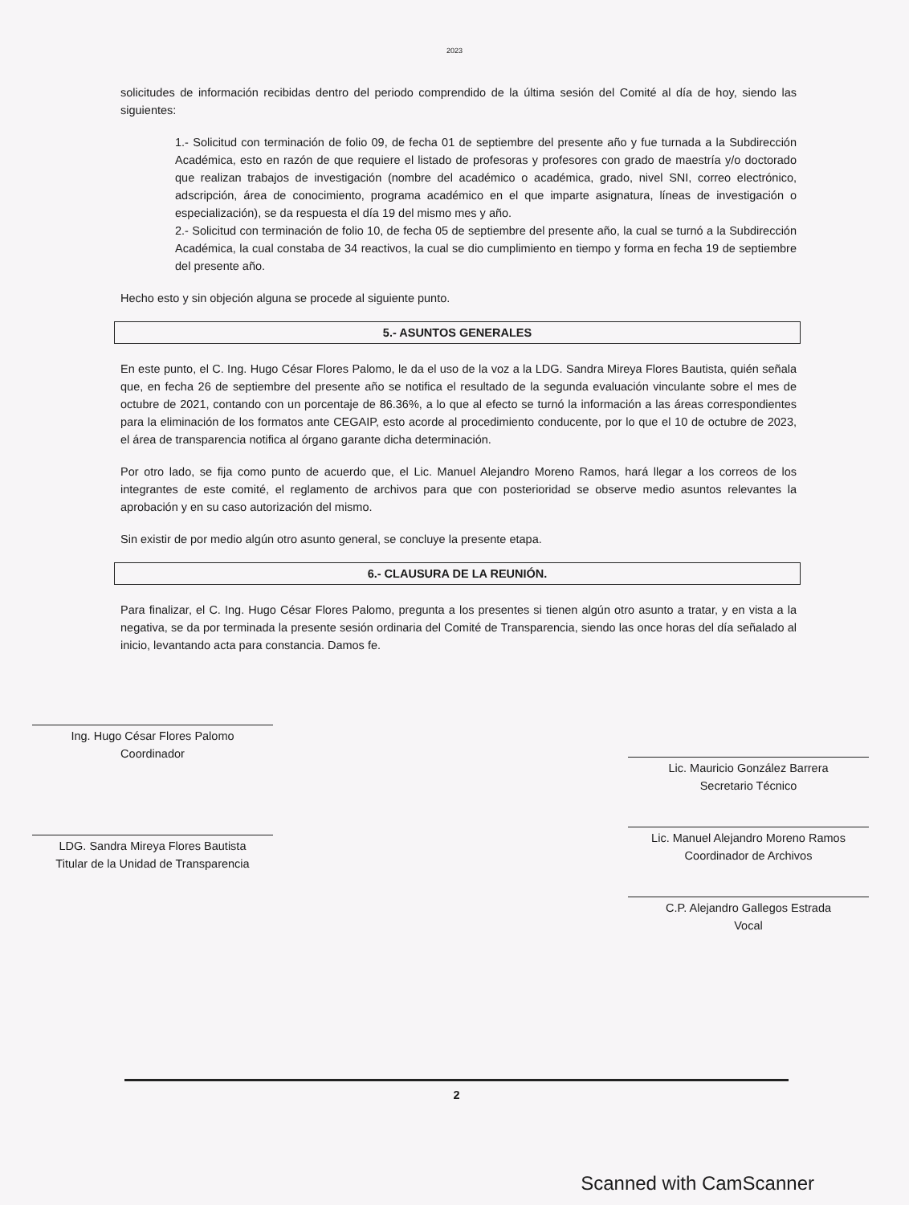2023
solicitudes de información recibidas dentro del periodo comprendido de la última sesión del Comité al día de hoy, siendo las siguientes:
1.- Solicitud con terminación de folio 09, de fecha 01 de septiembre del presente año y fue turnada a la Subdirección Académica, esto en razón de que requiere el listado de profesoras y profesores con grado de maestría y/o doctorado que realizan trabajos de investigación (nombre del académico o académica, grado, nivel SNI, correo electrónico, adscripción, área de conocimiento, programa académico en el que imparte asignatura, líneas de investigación o especialización), se da respuesta el día 19 del mismo mes y año.
2.- Solicitud con terminación de folio 10, de fecha 05 de septiembre del presente año, la cual se turnó a la Subdirección Académica, la cual constaba de 34 reactivos, la cual se dio cumplimiento en tiempo y forma en fecha 19 de septiembre del presente año.
Hecho esto y sin objeción alguna se procede al siguiente punto.
5.- ASUNTOS GENERALES
En este punto, el C. Ing. Hugo César Flores Palomo, le da el uso de la voz a la LDG. Sandra Mireya Flores Bautista, quién señala que, en fecha 26 de septiembre del presente año se notifica el resultado de la segunda evaluación vinculante sobre el mes de octubre de 2021, contando con un porcentaje de 86.36%, a lo que al efecto se turnó la información a las áreas correspondientes para la eliminación de los formatos ante CEGAIP, esto acorde al procedimiento conducente, por lo que el 10 de octubre de 2023, el área de transparencia notifica al órgano garante dicha determinación.
Por otro lado, se fija como punto de acuerdo que, el Lic. Manuel Alejandro Moreno Ramos, hará llegar a los correos de los integrantes de este comité, el reglamento de archivos para que con posterioridad se observe medio asuntos relevantes la aprobación y en su caso autorización del mismo.
Sin existir de por medio algún otro asunto general, se concluye la presente etapa.
6.- CLAUSURA DE LA REUNIÓN.
Para finalizar, el C. Ing. Hugo César Flores Palomo, pregunta a los presentes si tienen algún otro asunto a tratar, y en vista a la negativa, se da por terminada la presente sesión ordinaria del Comité de Transparencia, siendo las once horas del día señalado al inicio, levantando acta para constancia. Damos fe.
Ing. Hugo César Flores Palomo
Coordinador
LDG. Sandra Mireya Flores Bautista
Titular de la Unidad de Transparencia
Lic. Mauricio González Barrera
Secretario Técnico
Lic. Manuel Alejandro Moreno Ramos
Coordinador de Archivos
C.P. Alejandro Gallegos Estrada
Vocal
2
Scanned with CamScanner